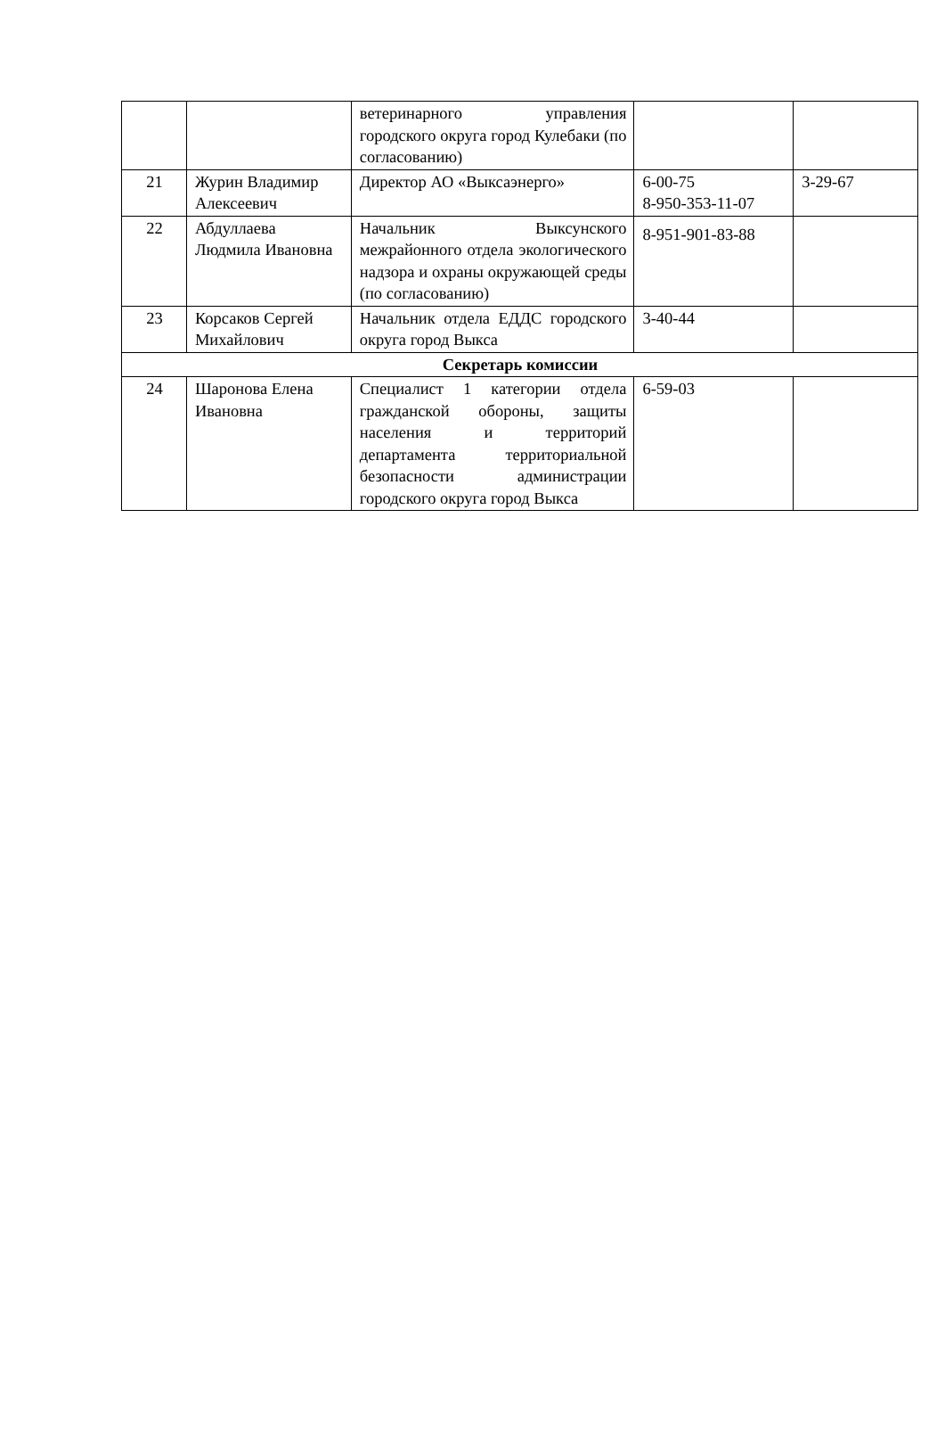| | | ветеринарного управления городского округа город Кулебаки (по согласованию) | | |
| 21 | Журин Владимир Алексеевич | Директор АО «Выксаэнерго» | 6-00-75 8-950-353-11-07 | 3-29-67 |
| 22 | Абдуллаева Людмила Ивановна | Начальник Выксунского межрайонного отдела экологического надзора и охраны окружающей среды (по согласованию) | 8-951-901-83-88 | |
| 23 | Корсаков Сергей Михайлович | Начальник отдела ЕДДС городского округа город Выкса | 3-40-44 | |
| Секретарь комиссии | | | | |
| 24 | Шаронова Елена Ивановна | Специалист 1 категории отдела гражданской обороны, защиты населения и территорий департамента территориальной безопасности администрации городского округа город Выкса | 6-59-03 | |